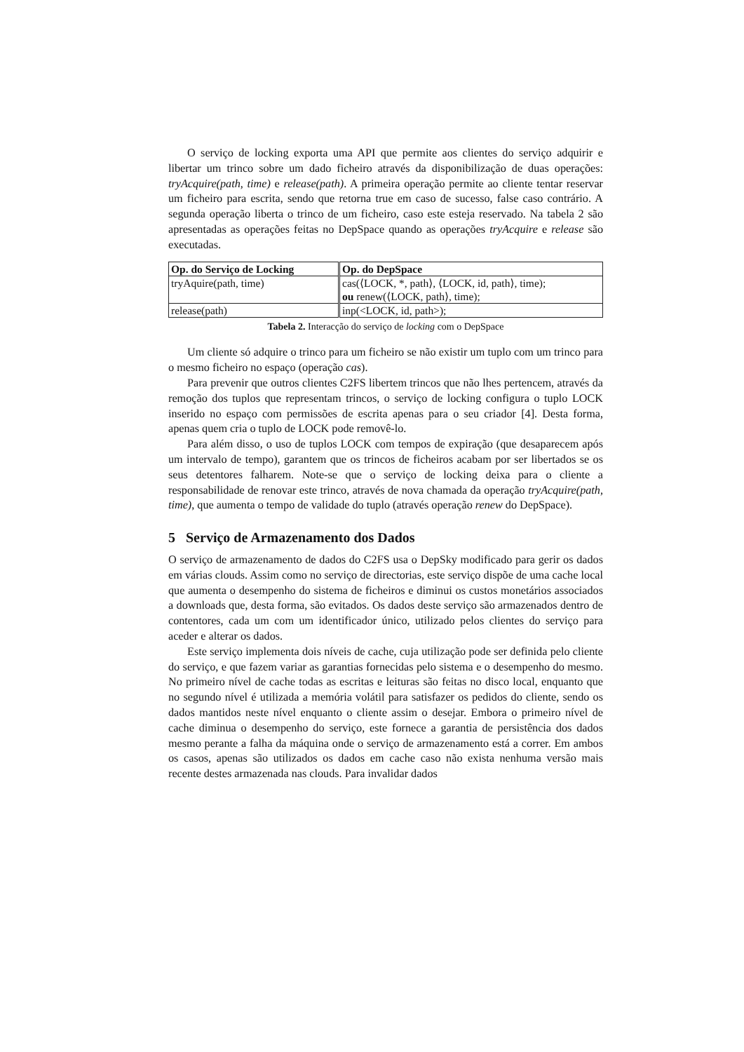O serviço de locking exporta uma API que permite aos clientes do serviço adquirir e libertar um trinco sobre um dado ficheiro através da disponibilização de duas operações: tryAcquire(path, time) e release(path). A primeira operação permite ao cliente tentar reservar um ficheiro para escrita, sendo que retorna true em caso de sucesso, false caso contrário. A segunda operação liberta o trinco de um ficheiro, caso este esteja reservado. Na tabela 2 são apresentadas as operações feitas no DepSpace quando as operações tryAcquire e release são executadas.
| Op. do Serviço de Locking | Op. do DepSpace |
| --- | --- |
| tryAquire(path, time) | cas(⟨LOCK, *, path⟩, ⟨LOCK, id, path⟩, time); ou renew(⟨LOCK, path⟩, time); |
| release(path) | inp(<LOCK, id, path>); |
Tabela 2. Interacção do serviço de locking com o DepSpace
Um cliente só adquire o trinco para um ficheiro se não existir um tuplo com um trinco para o mesmo ficheiro no espaço (operação cas).
Para prevenir que outros clientes C2FS libertem trincos que não lhes pertencem, através da remoção dos tuplos que representam trincos, o serviço de locking configura o tuplo LOCK inserido no espaço com permissões de escrita apenas para o seu criador [4]. Desta forma, apenas quem cria o tuplo de LOCK pode removê-lo.
Para além disso, o uso de tuplos LOCK com tempos de expiração (que desaparecem após um intervalo de tempo), garantem que os trincos de ficheiros acabam por ser libertados se os seus detentores falharem. Note-se que o serviço de locking deixa para o cliente a responsabilidade de renovar este trinco, através de nova chamada da operação tryAcquire(path, time), que aumenta o tempo de validade do tuplo (através operação renew do DepSpace).
5 Serviço de Armazenamento dos Dados
O serviço de armazenamento de dados do C2FS usa o DepSky modificado para gerir os dados em várias clouds. Assim como no serviço de directorias, este serviço dispõe de uma cache local que aumenta o desempenho do sistema de ficheiros e diminui os custos monetários associados a downloads que, desta forma, são evitados. Os dados deste serviço são armazenados dentro de contentores, cada um com um identificador único, utilizado pelos clientes do serviço para aceder e alterar os dados.
Este serviço implementa dois níveis de cache, cuja utilização pode ser definida pelo cliente do serviço, e que fazem variar as garantias fornecidas pelo sistema e o desempenho do mesmo. No primeiro nível de cache todas as escritas e leituras são feitas no disco local, enquanto que no segundo nível é utilizada a memória volátil para satisfazer os pedidos do cliente, sendo os dados mantidos neste nível enquanto o cliente assim o desejar. Embora o primeiro nível de cache diminua o desempenho do serviço, este fornece a garantia de persistência dos dados mesmo perante a falha da máquina onde o serviço de armazenamento está a correr. Em ambos os casos, apenas são utilizados os dados em cache caso não exista nenhuma versão mais recente destes armazenada nas clouds. Para invalidar dados